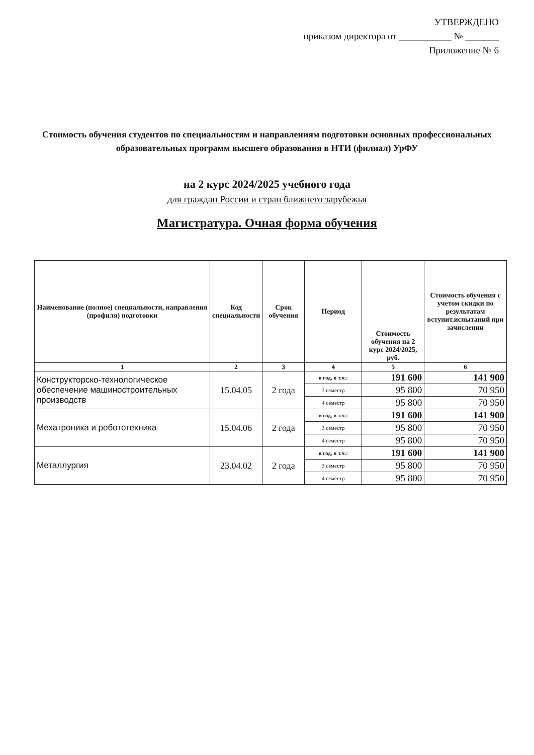УТВЕРЖДЕНО
приказом директора от ___________ № _______
Приложение № 6
Стоимость обучения студентов по специальностям и направлениям подготовки основных профессиональных образовательных программ высшего образования в НТИ (филиал) УрФУ
на 2 курс 2024/2025 учебного года
для граждан России и стран ближнего зарубежья
Магистратура. Очная форма обучения
| Наименование (полное) специальности, направления (профиля) подготовки | Код специальности | Срок обучения | Период | Стоимость обучения на 2 курс 2024/2025, руб. | Стоимость обучения с учетом скидки по результатам вступит.испытаний при зачислении |
| --- | --- | --- | --- | --- | --- |
| 1 | 2 | 3 | 4 | 5 | 6 |
| Конструкторско-технологическое обеспечение машиностроительных производств | 15.04.05 | 2 года | в год, в т.ч.: | 191 600 | 141 900 |
| | | | 3 семестр | 95 800 | 70 950 |
| | | | 4 семестр | 95 800 | 70 950 |
| Мехатроника и робототехника | 15.04.06 | 2 года | в год, в т.ч.: | 191 600 | 141 900 |
| | | | 3 семестр | 95 800 | 70 950 |
| | | | 4 семестр | 95 800 | 70 950 |
| Металлургия | 23.04.02 | 2 года | в год, в т.ч.: | 191 600 | 141 900 |
| | | | 3 семестр | 95 800 | 70 950 |
| | | | 4 семестр | 95 800 | 70 950 |